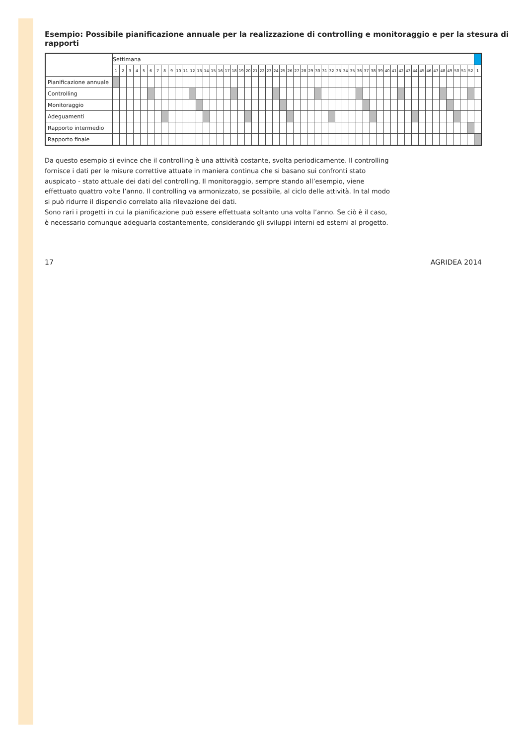Esempio: Possibile pianificazione annuale per la realizzazione di controlling e monitoraggio e per la stesura di rapporti
| | Settimana | | | | | | | | | | | | | | | | | | | | | | | | | | | | | | | | | | | | | | | | | | | | | | | | | | | | |
| | 1 | 2 | 3 | 4 | 5 | 6 | 7 | 8 | 9 | 10 | 11 | 12 | 13 | 14 | 15 | 16 | 17 | 18 | 19 | 20 | 21 | 22 | 23 | 24 | 25 | 26 | 27 | 28 | 29 | 30 | 31 | 32 | 33 | 34 | 35 | 36 | 37 | 38 | 39 | 40 | 41 | 42 | 43 | 44 | 45 | 46 | 47 | 48 | 49 | 50 | 51 | 52 | 1 |
| Pianificazione annuale | | | | | | | | | | | | | | | | | | | | | | | | | | | | | | | | | | | | | | | | | | | | | | | | | | | | | |
| Controlling | | | | | | | | | | | | | | | | | | | | | | | | | | | | | | | | | | | | | | | | | | | | | | | | | | | | | |
| Monitoraggio | | | | | | | | | | | | | | | | | | | | | | | | | | | | | | | | | | | | | | | | | | | | | | | | | | | | | |
| Adeguamenti | | | | | | | | | | | | | | | | | | | | | | | | | | | | | | | | | | | | | | | | | | | | | | | | | | | | | |
| Rapporto intermedio | | | | | | | | | | | | | | | | | | | | | | | | | | | | | | | | | | | | | | | | | | | | | | | | | | | | | |
| Rapporto finale | | | | | | | | | | | | | | | | | | | | | | | | | | | | | | | | | | | | | | | | | | | | | | | | | | | | | |
Da questo esempio si evince che il controlling è una attività costante, svolta periodicamente. Il controlling fornisce i dati per le misure correttive attuate in maniera continua che si basano sui confronti stato auspicato - stato attuale dei dati del controlling. Il monitoraggio, sempre stando all’esempio, viene effettuato quattro volte l’anno. Il controlling va armonizzato, se possibile, al ciclo delle attività. In tal modo si può ridurre il dispendio correlato alla rilevazione dei dati.
Sono rari i progetti in cui la pianificazione può essere effettuata soltanto una volta l’anno. Se ciò è il caso, è necessario comunque adeguarla costantemente, considerando gli sviluppi interni ed esterni al progetto.
17 AGRIDEA 2014